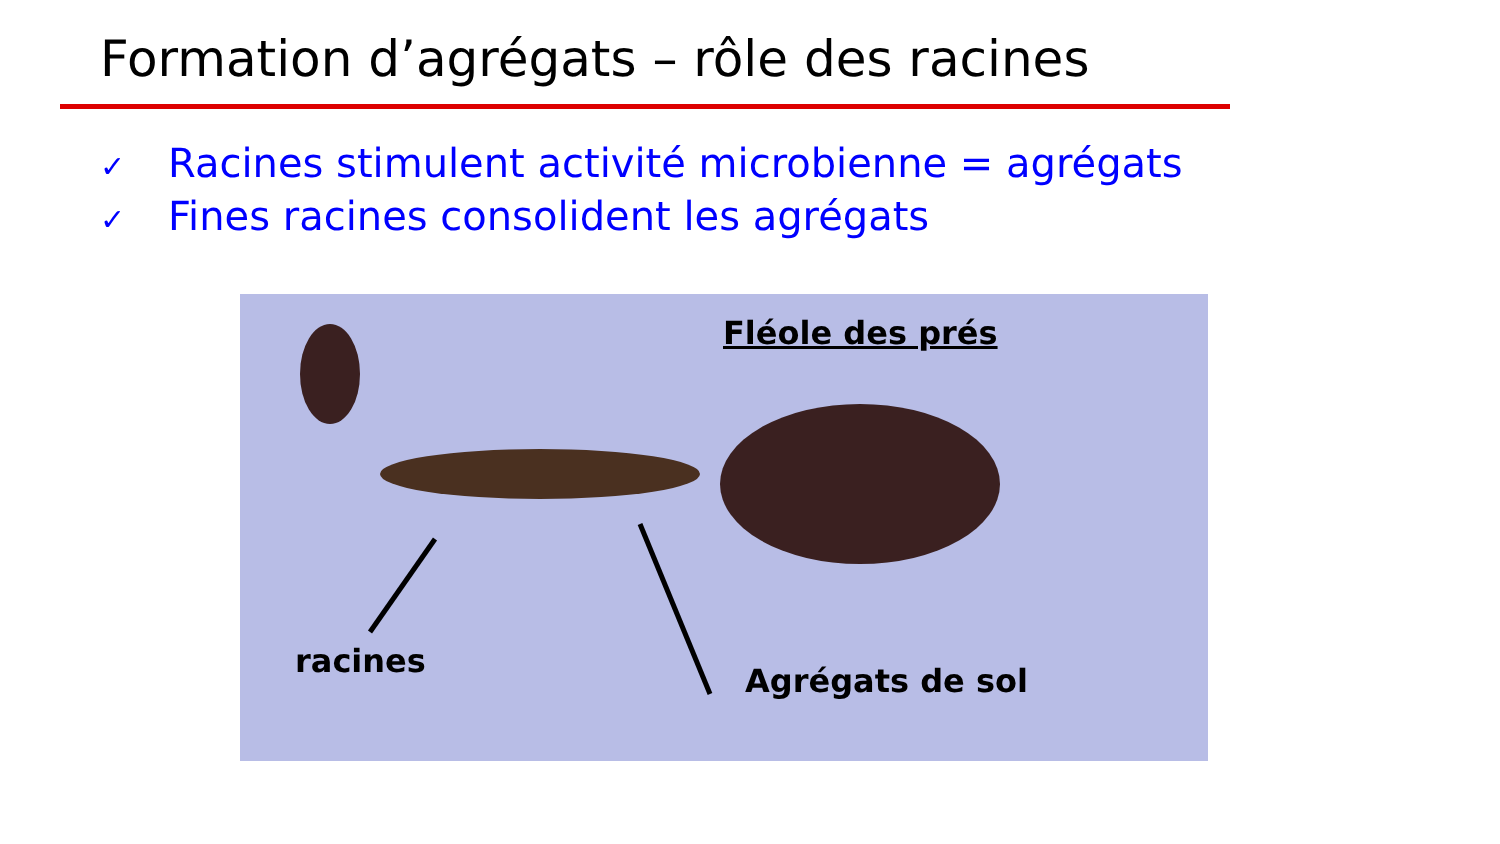Formation d’agrégats – rôle des racines
✓ Racines stimulent activité microbienne = agrégats
✓ Fines racines consolident les agrégats
Fléole des prés
racines
Agrégats de sol